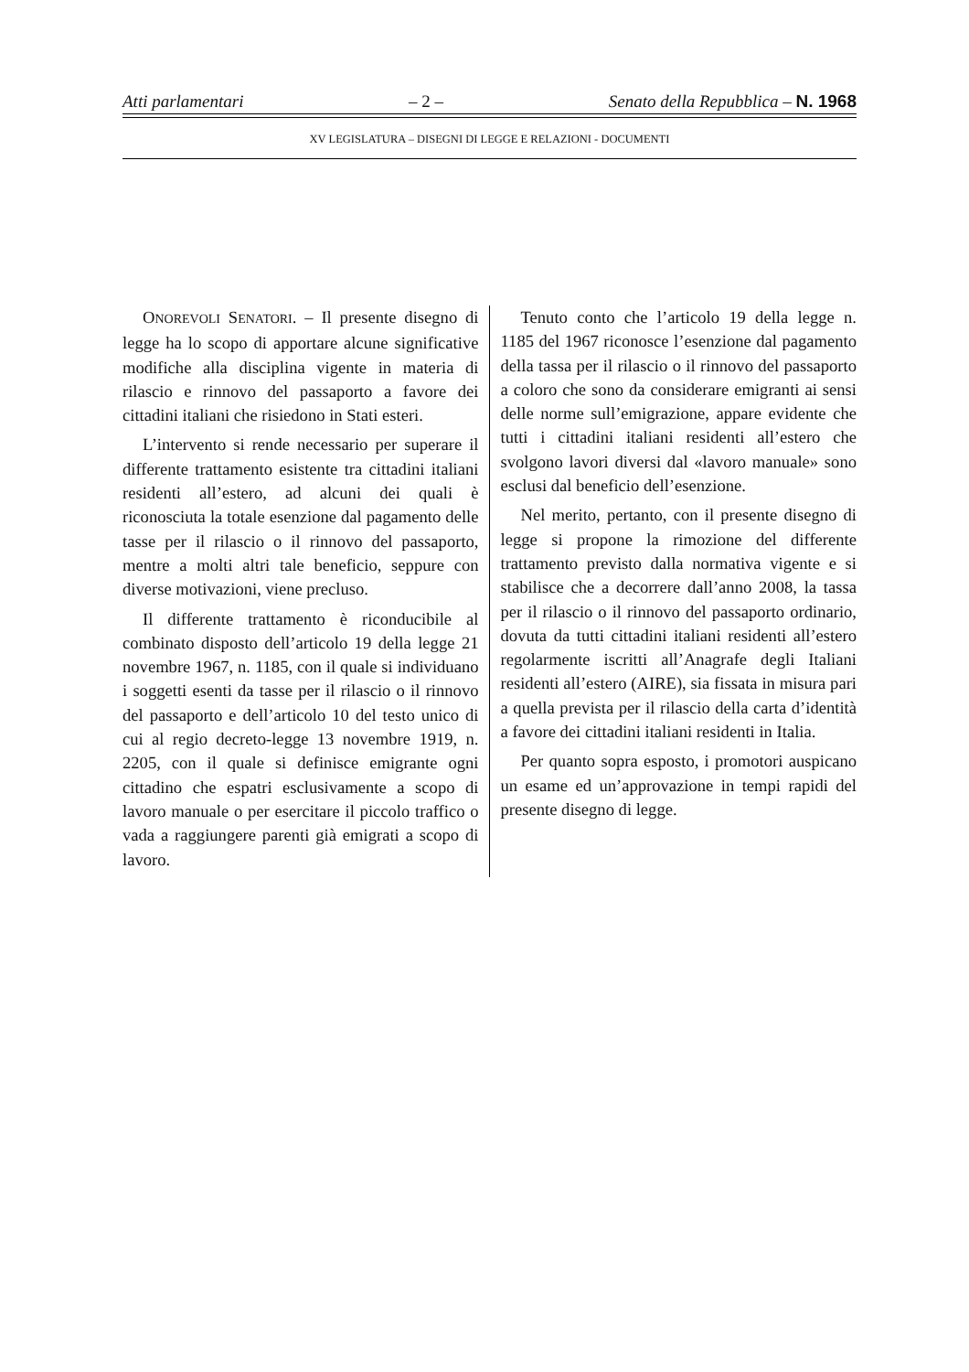Atti parlamentari – 2 – Senato della Repubblica – N. 1968
XV LEGISLATURA – DISEGNI DI LEGGE E RELAZIONI - DOCUMENTI
ONOREVOLI SENATORI. – Il presente disegno di legge ha lo scopo di apportare alcune significative modifiche alla disciplina vigente in materia di rilascio e rinnovo del passaporto a favore dei cittadini italiani che risiedono in Stati esteri.
L’intervento si rende necessario per superare il differente trattamento esistente tra cittadini italiani residenti all’estero, ad alcuni dei quali è riconosciuta la totale esenzione dal pagamento delle tasse per il rilascio o il rinnovo del passaporto, mentre a molti altri tale beneficio, seppure con diverse motivazioni, viene precluso.
Il differente trattamento è riconducibile al combinato disposto dell’articolo 19 della legge 21 novembre 1967, n. 1185, con il quale si individuano i soggetti esenti da tasse per il rilascio o il rinnovo del passaporto e dell’articolo 10 del testo unico di cui al regio decreto-legge 13 novembre 1919, n. 2205, con il quale si definisce emigrante ogni cittadino che espatri esclusivamente a scopo di lavoro manuale o per esercitare il piccolo traffico o vada a raggiungere parenti già emigrati a scopo di lavoro.
Tenuto conto che l’articolo 19 della legge n. 1185 del 1967 riconosce l’esenzione dal pagamento della tassa per il rilascio o il rinnovo del passaporto a coloro che sono da considerare emigranti ai sensi delle norme sull’emigrazione, appare evidente che tutti i cittadini italiani residenti all’estero che svolgono lavori diversi dal «lavoro manuale» sono esclusi dal beneficio dell’esenzione.
Nel merito, pertanto, con il presente disegno di legge si propone la rimozione del differente trattamento previsto dalla normativa vigente e si stabilisce che a decorrere dall’anno 2008, la tassa per il rilascio o il rinnovo del passaporto ordinario, dovuta da tutti cittadini italiani residenti all’estero regolarmente iscritti all’Anagrafe degli Italiani residenti all’estero (AIRE), sia fissata in misura pari a quella prevista per il rilascio della carta d’identità a favore dei cittadini italiani residenti in Italia.
Per quanto sopra esposto, i promotori auspicano un esame ed un’approvazione in tempi rapidi del presente disegno di legge.